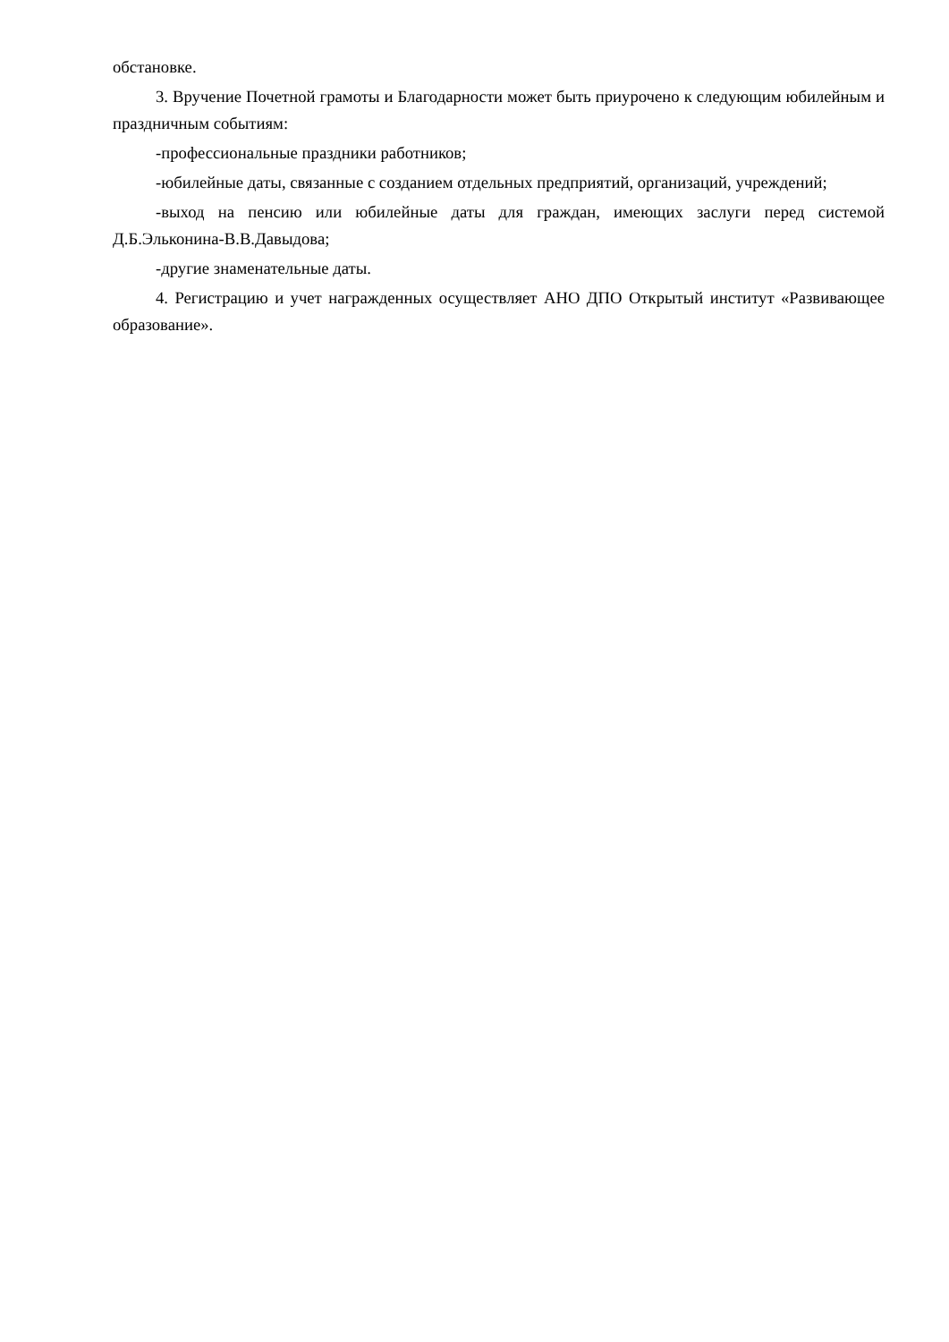обстановке.
3. Вручение Почетной грамоты и Благодарности может быть приурочено к следующим юбилейным и праздничным событиям:
-профессиональные праздники работников;
-юбилейные даты, связанные с созданием отдельных предприятий, организаций, учреждений;
-выход на пенсию или юбилейные даты для граждан, имеющих заслуги перед системой Д.Б.Эльконина-В.В.Давыдова;
-другие знаменательные даты.
4. Регистрацию и учет награжденных осуществляет АНО ДПО Открытый институт «Развивающее образование».